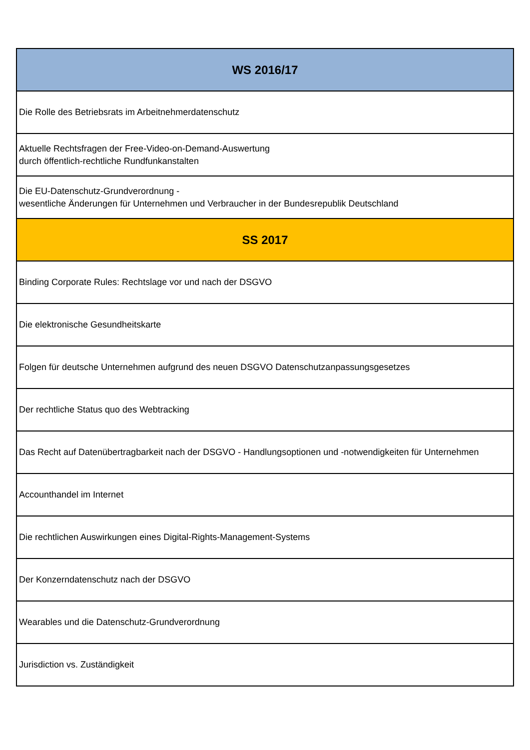| WS 2016/17 |
| --- |
| Die Rolle des Betriebsrats im Arbeitnehmerdatenschutz |
| Aktuelle Rechtsfragen der Free-Video-on-Demand-Auswertung durch öffentlich-rechtliche Rundfunkanstalten |
| Die EU-Datenschutz-Grundverordnung - wesentliche Änderungen für Unternehmen und Verbraucher in der Bundesrepublik Deutschland |
| SS 2017 |
| Binding Corporate Rules: Rechtslage vor und nach der DSGVO |
| Die elektronische Gesundheitskarte |
| Folgen für deutsche Unternehmen aufgrund des neuen DSGVO Datenschutzanpassungsgesetzes |
| Der rechtliche Status quo des Webtracking |
| Das Recht auf Datenübertragbarkeit nach der DSGVO - Handlungsoptionen und -notwendigkeiten für Unternehmen |
| Accounthandel im Internet |
| Die rechtlichen Auswirkungen eines Digital-Rights-Management-Systems |
| Der Konzerndatenschutz nach der DSGVO |
| Wearables und die Datenschutz-Grundverordnung |
| Jurisdiction vs. Zuständigkeit |